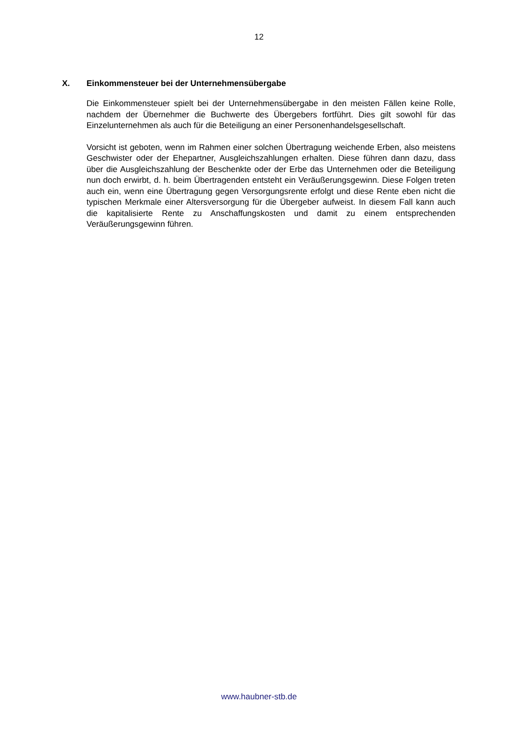12
X. Einkommensteuer bei der Unternehmensübergabe
Die Einkommensteuer spielt bei der Unternehmensübergabe in den meisten Fällen keine Rolle, nachdem der Übernehmer die Buchwerte des Übergebers fortführt. Dies gilt sowohl für das Einzelunternehmen als auch für die Beteiligung an einer Personenhandelsgesellschaft.
Vorsicht ist geboten, wenn im Rahmen einer solchen Übertragung weichende Erben, also meistens Geschwister oder der Ehepartner, Ausgleichszahlungen erhalten. Diese führen dann dazu, dass über die Ausgleichszahlung der Beschenkte oder der Erbe das Unternehmen oder die Beteiligung nun doch erwirbt, d. h. beim Übertragenden entsteht ein Veräußerungsgewinn. Diese Folgen treten auch ein, wenn eine Übertragung gegen Versorgungsrente erfolgt und diese Rente eben nicht die typischen Merkmale einer Altersversorgung für die Übergeber aufweist. In diesem Fall kann auch die kapitalisierte Rente zu Anschaffungskosten und damit zu einem entsprechenden Veräußerungsgewinn führen.
www.haubner-stb.de